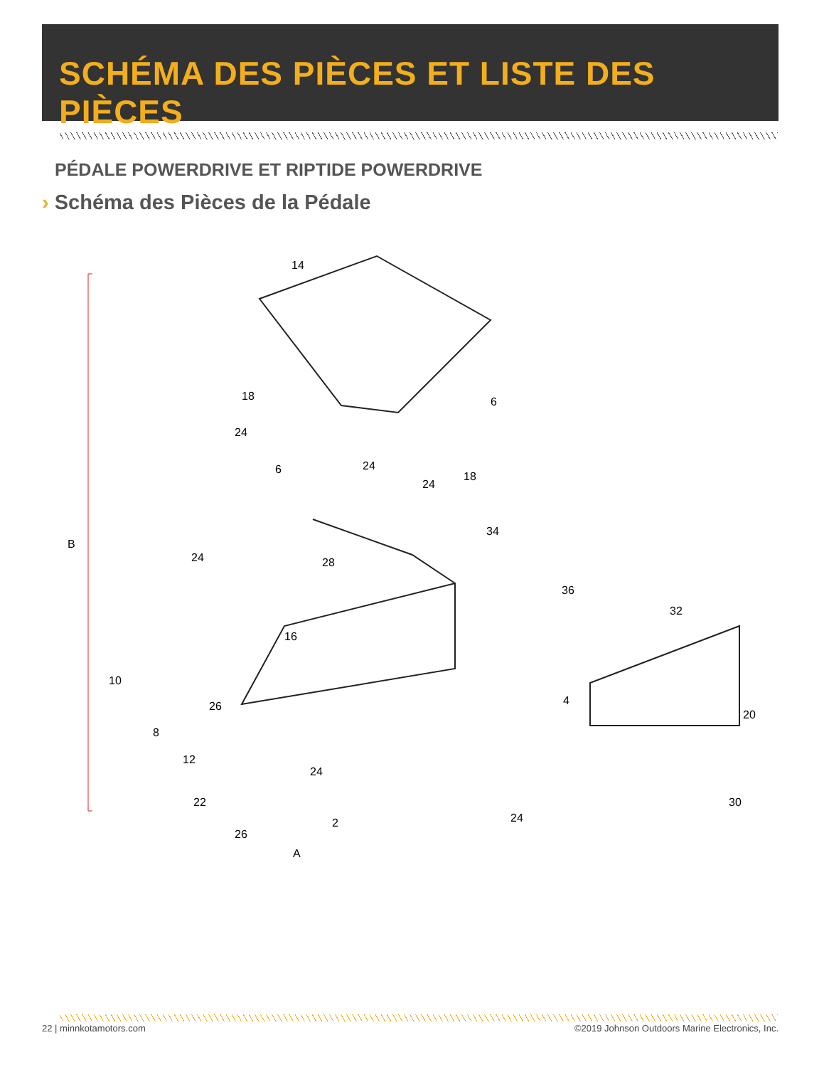SCHÉMA DES PIÈCES ET LISTE DES PIÈCES
PÉDALE POWERDRIVE ET RIPTIDE POWERDRIVE
› Schéma des Pièces de la Pédale
14
18
24
6
6
24
24
18
34
28
36
32
B
24
16
10
26
8
4
20
12
24
22
30
24
26
2
A
22 | minnkotamotors.com
©2019 Johnson Outdoors Marine Electronics, Inc.